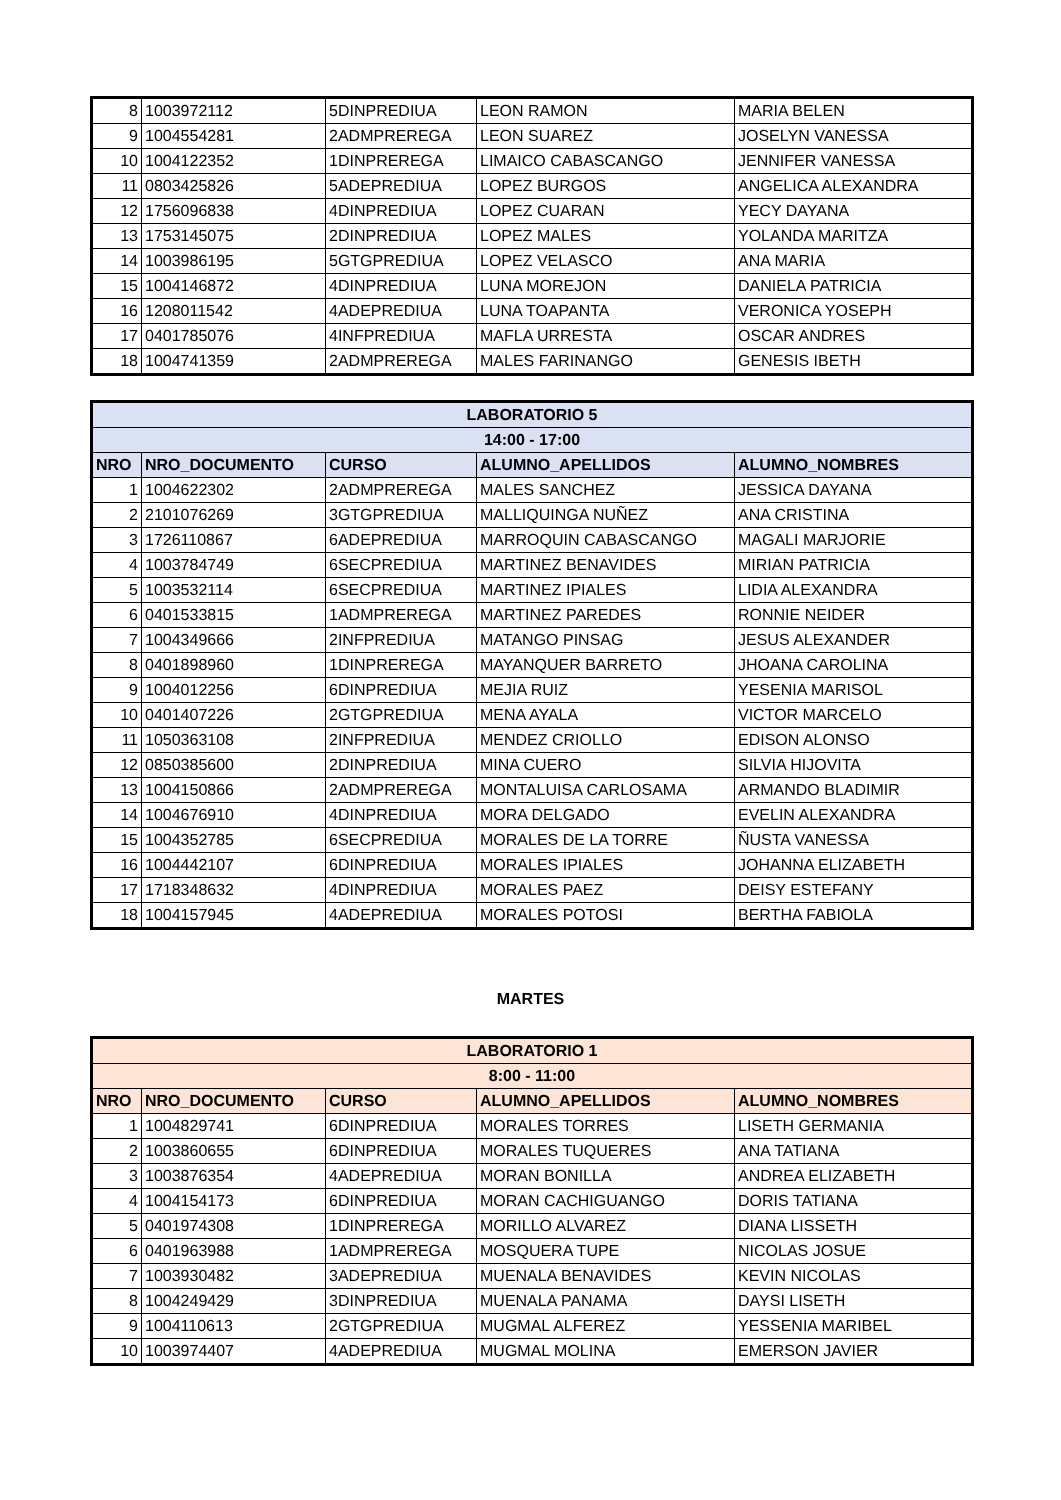| 8 | 1003972112 | 5DINPREDIUA | LEON RAMON | MARIA BELEN |
| 9 | 1004554281 | 2ADMPREREGA | LEON SUAREZ | JOSELYN VANESSA |
| 10 | 1004122352 | 1DINPREREGA | LIMAICO CABASCANGO | JENNIFER VANESSA |
| 11 | 0803425826 | 5ADEPREDIUA | LOPEZ BURGOS | ANGELICA ALEXANDRA |
| 12 | 1756096838 | 4DINPREDIUA | LOPEZ CUARAN | YECY DAYANA |
| 13 | 1753145075 | 2DINPREDIUA | LOPEZ MALES | YOLANDA MARITZA |
| 14 | 1003986195 | 5GTGPREDIUA | LOPEZ VELASCO | ANA MARIA |
| 15 | 1004146872 | 4DINPREDIUA | LUNA MOREJON | DANIELA PATRICIA |
| 16 | 1208011542 | 4ADEPREDIUA | LUNA TOAPANTA | VERONICA YOSEPH |
| 17 | 0401785076 | 4INFPREDIUA | MAFLA URRESTA | OSCAR ANDRES |
| 18 | 1004741359 | 2ADMPREREGA | MALES FARINANGO | GENESIS IBETH |
| LABORATORIO 5 | | | | |
| --- | --- | --- | --- | --- |
| 14:00 - 17:00 | | | | |
| NRO | NRO_DOCUMENTO | CURSO | ALUMNO_APELLIDOS | ALUMNO_NOMBRES |
| 1 | 1004622302 | 2ADMPREREGA | MALES SANCHEZ | JESSICA DAYANA |
| 2 | 2101076269 | 3GTGPREDIUA | MALLIQUINGA NUÑEZ | ANA CRISTINA |
| 3 | 1726110867 | 6ADEPREDIUA | MARROQUIN CABASCANGO | MAGALI MARJORIE |
| 4 | 1003784749 | 6SECPREDIUA | MARTINEZ BENAVIDES | MIRIAN PATRICIA |
| 5 | 1003532114 | 6SECPREDIUA | MARTINEZ IPIALES | LIDIA ALEXANDRA |
| 6 | 0401533815 | 1ADMPREREGA | MARTINEZ PAREDES | RONNIE NEIDER |
| 7 | 1004349666 | 2INFPREDIUA | MATANGO PINSAG | JESUS ALEXANDER |
| 8 | 0401898960 | 1DINPREREGA | MAYANQUER BARRETO | JHOANA CAROLINA |
| 9 | 1004012256 | 6DINPREDIUA | MEJIA RUIZ | YESENIA MARISOL |
| 10 | 0401407226 | 2GTGPREDIUA | MENA AYALA | VICTOR MARCELO |
| 11 | 1050363108 | 2INFPREDIUA | MENDEZ CRIOLLO | EDISON ALONSO |
| 12 | 0850385600 | 2DINPREDIUA | MINA CUERO | SILVIA HIJOVITA |
| 13 | 1004150866 | 2ADMPREREGA | MONTALUISA CARLOSAMA | ARMANDO BLADIMIR |
| 14 | 1004676910 | 4DINPREDIUA | MORA DELGADO | EVELIN ALEXANDRA |
| 15 | 1004352785 | 6SECPREDIUA | MORALES DE LA TORRE | ÑUSTA VANESSA |
| 16 | 1004442107 | 6DINPREDIUA | MORALES IPIALES | JOHANNA ELIZABETH |
| 17 | 1718348632 | 4DINPREDIUA | MORALES PAEZ | DEISY ESTEFANY |
| 18 | 1004157945 | 4ADEPREDIUA | MORALES POTOSI | BERTHA FABIOLA |
MARTES
| LABORATORIO 1 | | | | |
| --- | --- | --- | --- | --- |
| 8:00 - 11:00 | | | | |
| NRO | NRO_DOCUMENTO | CURSO | ALUMNO_APELLIDOS | ALUMNO_NOMBRES |
| 1 | 1004829741 | 6DINPREDIUA | MORALES TORRES | LISETH GERMANIA |
| 2 | 1003860655 | 6DINPREDIUA | MORALES TUQUERES | ANA TATIANA |
| 3 | 1003876354 | 4ADEPREDIUA | MORAN BONILLA | ANDREA ELIZABETH |
| 4 | 1004154173 | 6DINPREDIUA | MORAN CACHIGUANGO | DORIS TATIANA |
| 5 | 0401974308 | 1DINPREREGA | MORILLO ALVAREZ | DIANA LISSETH |
| 6 | 0401963988 | 1ADMPREREGA | MOSQUERA TUPE | NICOLAS JOSUE |
| 7 | 1003930482 | 3ADEPREDIUA | MUENALA BENAVIDES | KEVIN NICOLAS |
| 8 | 1004249429 | 3DINPREDIUA | MUENALA PANAMA | DAYSI LISETH |
| 9 | 1004110613 | 2GTGPREDIUA | MUGMAL ALFEREZ | YESSENIA MARIBEL |
| 10 | 1003974407 | 4ADEPREDIUA | MUGMAL MOLINA | EMERSON JAVIER |